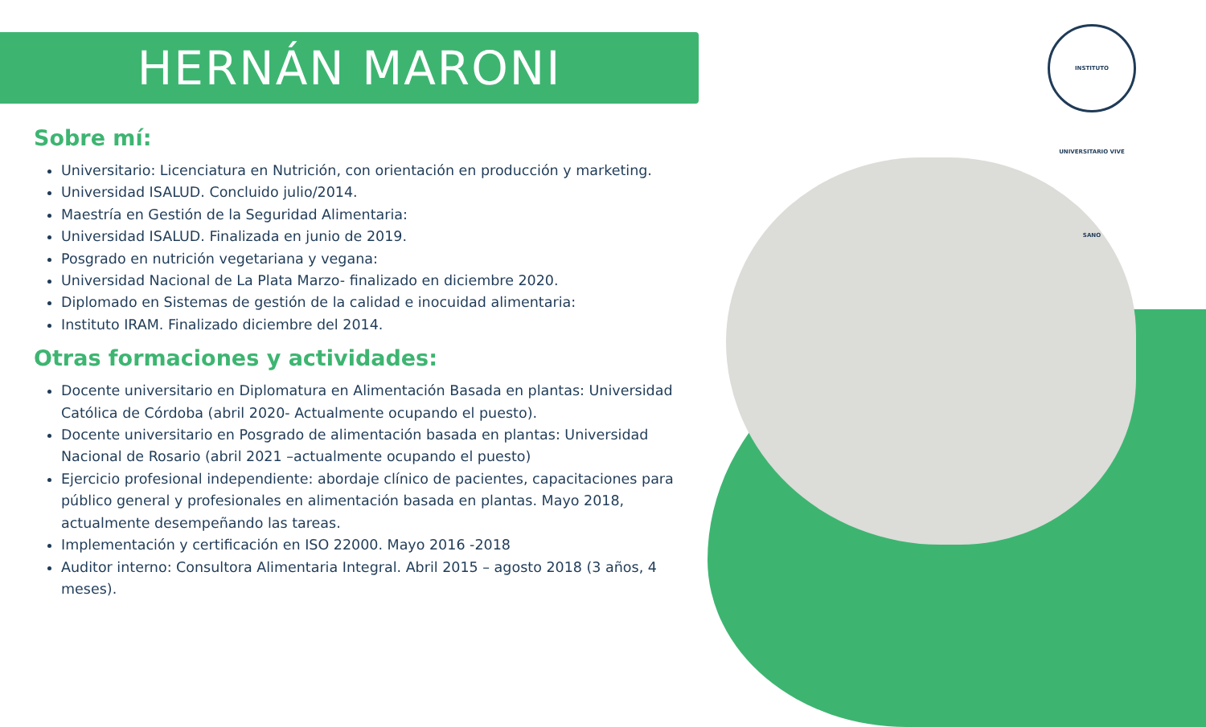INSTITUTO UNIVERSITARIO VIVE SANO
HERNÁN MARONI
Sobre mí:
Universitario: Licenciatura en Nutrición, con orientación en producción y marketing.
Universidad ISALUD. Concluido julio/2014.
Maestría en Gestión de la Seguridad Alimentaria:
Universidad ISALUD. Finalizada en junio de 2019.
Posgrado en nutrición vegetariana y vegana:
Universidad Nacional de La Plata Marzo- finalizado en diciembre 2020.
Diplomado en Sistemas de gestión de la calidad e inocuidad alimentaria:
Instituto IRAM. Finalizado diciembre del 2014.
Otras formaciones y actividades:
Docente universitario en Diplomatura en Alimentación Basada en plantas: Universidad Católica de Córdoba (abril 2020- Actualmente ocupando el puesto).
Docente universitario en Posgrado de alimentación basada en plantas: Universidad Nacional de Rosario (abril 2021 –actualmente ocupando el puesto)
Ejercicio profesional independiente: abordaje clínico de pacientes, capacitaciones para público general y profesionales en alimentación basada en plantas. Mayo 2018, actualmente desempeñando las tareas.
Implementación y certificación en ISO 22000. Mayo 2016 -2018
Auditor interno: Consultora Alimentaria Integral. Abril 2015 – agosto 2018 (3 años, 4 meses).